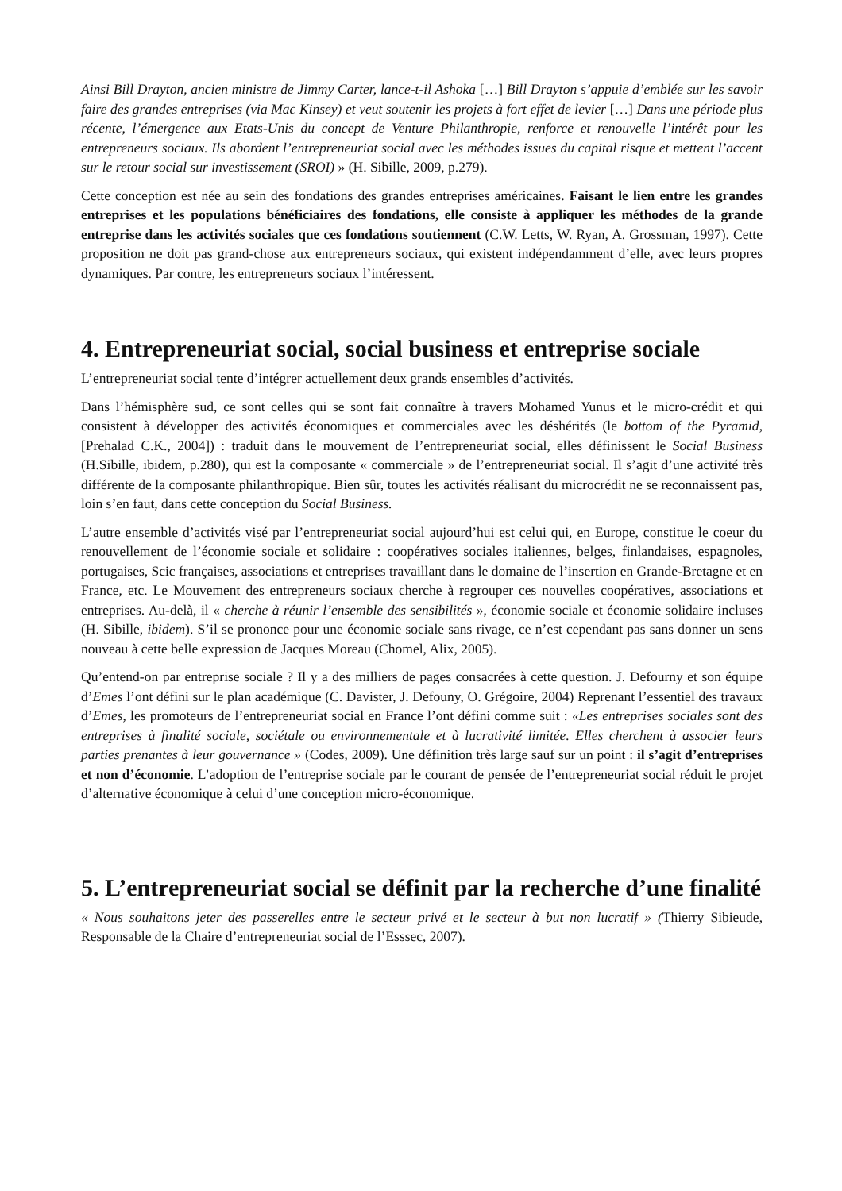Ainsi Bill Drayton, ancien ministre de Jimmy Carter, lance-t-il Ashoka […] Bill Drayton s’appuie d’emblée sur les savoir faire des grandes entreprises (via Mac Kinsey) et veut soutenir les projets à fort effet de levier […] Dans une période plus récente, l’émergence aux Etats-Unis du concept de Venture Philanthropie, renforce et renouvelle l’intérêt pour les entrepreneurs sociaux. Ils abordent l’entrepreneuriat social avec les méthodes issues du capital risque et mettent l’accent sur le retour social sur investissement (SROI) » (H. Sibille, 2009, p.279).
Cette conception est née au sein des fondations des grandes entreprises américaines. Faisant le lien entre les grandes entreprises et les populations bénéficiaires des fondations, elle consiste à appliquer les méthodes de la grande entreprise dans les activités sociales que ces fondations soutiennent (C.W. Letts, W. Ryan, A. Grossman, 1997). Cette proposition ne doit pas grand-chose aux entrepreneurs sociaux, qui existent indépendamment d’elle, avec leurs propres dynamiques. Par contre, les entrepreneurs sociaux l’intéressent.
4. Entrepreneuriat social, social business et entreprise sociale
L’entrepreneuriat social tente d’intégrer actuellement deux grands ensembles d’activités.
Dans l’hémisphère sud, ce sont celles qui se sont fait connaître à travers Mohamed Yunus et le micro-crédit et qui consistent à développer des activités économiques et commerciales avec les déshérités (le bottom of the Pyramid, [Prehalad C.K., 2004]) : traduit dans le mouvement de l’entrepreneuriat social, elles définissent le Social Business (H.Sibille, ibidem, p.280), qui est la composante « commerciale » de l’entrepreneuriat social. Il s’agit d’une activité très différente de la composante philanthropique. Bien sûr, toutes les activités réalisant du microcrédit ne se reconnaissent pas, loin s’en faut, dans cette conception du Social Business.
L’autre ensemble d’activités visé par l’entrepreneuriat social aujourd’hui est celui qui, en Europe, constitue le coeur du renouvellement de l’économie sociale et solidaire : coopératives sociales italiennes, belges, finlandaises, espagnoles, portugaises, Scic françaises, associations et entreprises travaillant dans le domaine de l’insertion en Grande-Bretagne et en France, etc. Le Mouvement des entrepreneurs sociaux cherche à regrouper ces nouvelles coopératives, associations et entreprises. Au-delà, il « cherche à réunir l’ensemble des sensibilités », économie sociale et économie solidaire incluses (H. Sibille, ibidem). S’il se prononce pour une économie sociale sans rivage, ce n’est cependant pas sans donner un sens nouveau à cette belle expression de Jacques Moreau (Chomel, Alix, 2005).
Qu’entend-on par entreprise sociale ? Il y a des milliers de pages consacrées à cette question. J. Defourny et son équipe d’Emes l’ont défini sur le plan académique (C. Davister, J. Defouny, O. Grégoire, 2004) Reprenant l’essentiel des travaux d’Emes, les promoteurs de l’entrepreneuriat social en France l’ont défini comme suit : «Les entreprises sociales sont des entreprises à finalité sociale, sociétale ou environnementale et à lucrativité limitée. Elles cherchent à associer leurs parties prenantes à leur gouvernance » (Codes, 2009). Une définition très large sauf sur un point : il s’agit d’entreprises et non d’économie. L’adoption de l’entreprise sociale par le courant de pensée de l’entrepreneuriat social réduit le projet d’alternative économique à celui d’une conception micro-économique.
5. L’entrepreneuriat social se définit par la recherche d’une finalité
« Nous souhaitons jeter des passerelles entre le secteur privé et le secteur à but non lucratif » (Thierry Sibieude, Responsable de la Chaire d’entrepreneuriat social de l’Esssec, 2007).